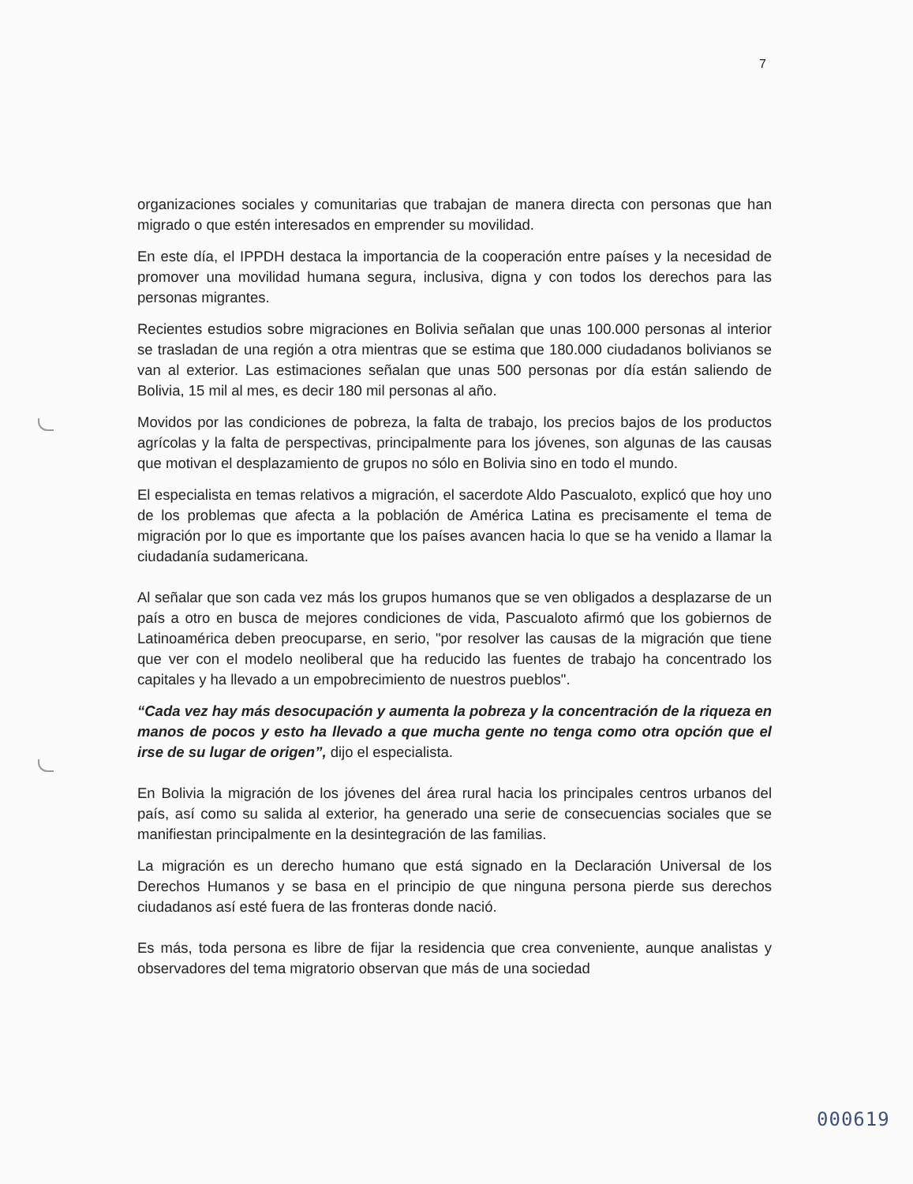7
organizaciones sociales y comunitarias que trabajan de manera directa con personas que han migrado o que estén interesados en emprender su movilidad.
En este día, el IPPDH destaca la importancia de la cooperación entre países y la necesidad de promover una movilidad humana segura, inclusiva, digna y con todos los derechos para las personas migrantes.
Recientes estudios sobre migraciones en Bolivia señalan que unas 100.000 personas al interior se trasladan de una región a otra mientras que se estima que 180.000 ciudadanos bolivianos se van al exterior. Las estimaciones señalan que unas 500 personas por día están saliendo de Bolivia, 15 mil al mes, es decir 180 mil personas al año.
Movidos por las condiciones de pobreza, la falta de trabajo, los precios bajos de los productos agrícolas y la falta de perspectivas, principalmente para los jóvenes, son algunas de las causas que motivan el desplazamiento de grupos no sólo en Bolivia sino en todo el mundo.
El especialista en temas relativos a migración, el sacerdote Aldo Pascualoto, explicó que hoy uno de los problemas que afecta a la población de América Latina es precisamente el tema de migración por lo que es importante que los países avancen hacia lo que se ha venido a llamar la ciudadanía sudamericana.
Al señalar que son cada vez más los grupos humanos que se ven obligados a desplazarse de un país a otro en busca de mejores condiciones de vida, Pascualoto afirmó que los gobiernos de Latinoamérica deben preocuparse, en serio, "por resolver las causas de la migración que tiene que ver con el modelo neoliberal que ha reducido las fuentes de trabajo ha concentrado los capitales y ha llevado a un empobrecimiento de nuestros pueblos".
“Cada vez hay más desocupación y aumenta la pobreza y la concentración de la riqueza en manos de pocos y esto ha llevado a que mucha gente no tenga como otra opción que el irse de su lugar de origen”, dijo el especialista.
En Bolivia la migración de los jóvenes del área rural hacia los principales centros urbanos del país, así como su salida al exterior, ha generado una serie de consecuencias sociales que se manifiestan principalmente en la desintegración de las familias.
La migración es un derecho humano que está signado en la Declaración Universal de los Derechos Humanos y se basa en el principio de que ninguna persona pierde sus derechos ciudadanos así esté fuera de las fronteras donde nació.
Es más, toda persona es libre de fijar la residencia que crea conveniente, aunque analistas y observadores del tema migratorio observan que más de una sociedad
000619